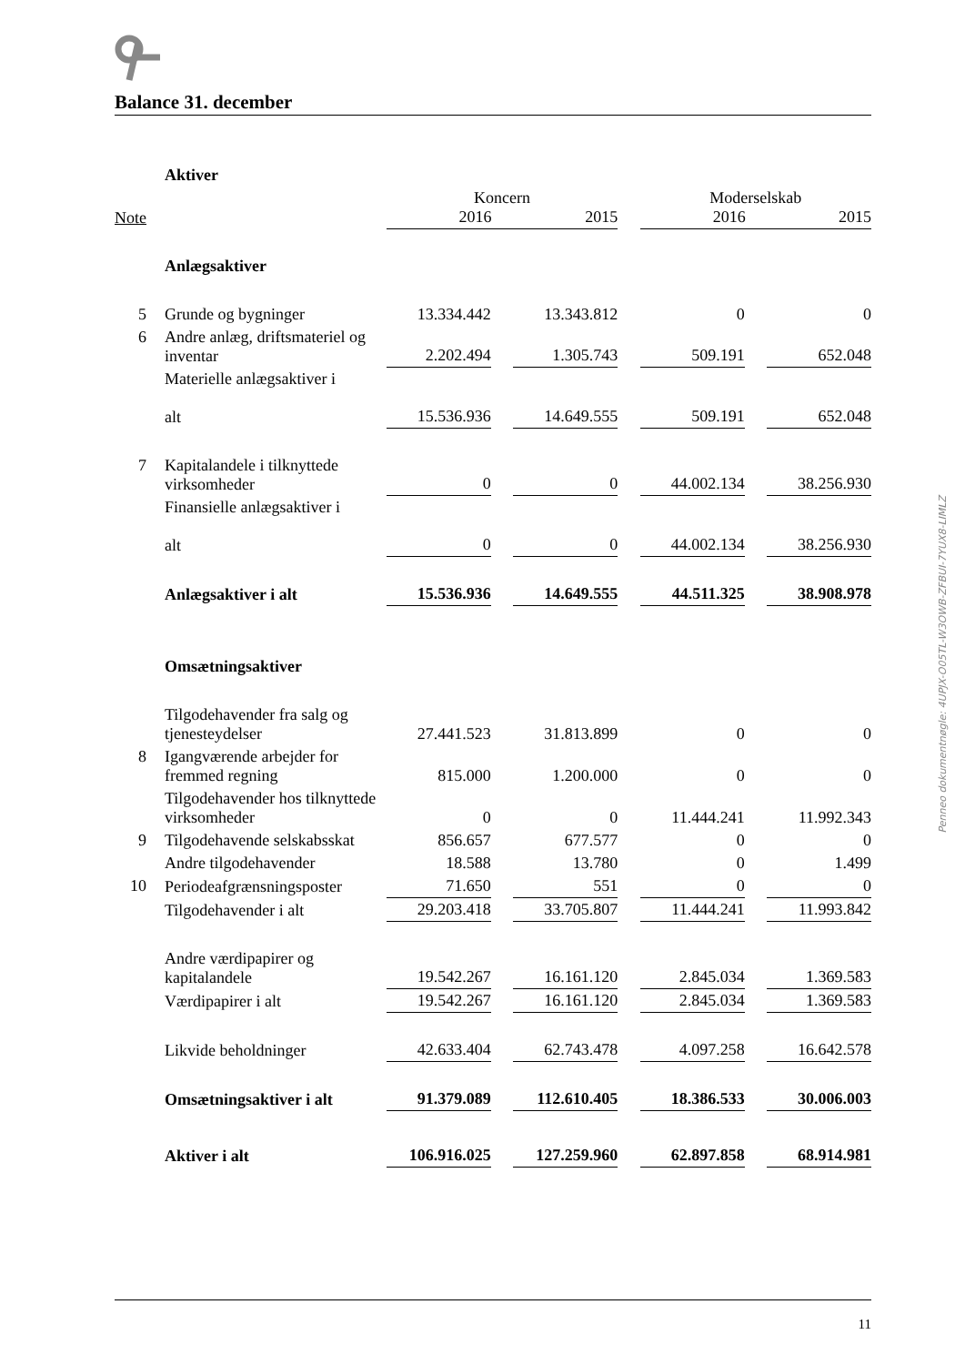Balance 31. december
| | Aktiver | | | | | | | |
| Note | | Koncern 2016 2015 | | | | Moderselskab 2016 2015 | | |
| | Anlægsaktiver | | | | | | | |
| 5 | Grunde og bygninger | 13.334.442 | | 13.343.812 | | 0 | | 0 |
| 6 | Andre anlæg, driftsmateriel og inventar | 2.202.494 | | 1.305.743 | | 509.191 | | 652.048 |
| | Materielle anlægsaktiver i alt | 15.536.936 | | 14.649.555 | | 509.191 | | 652.048 |
| 7 | Kapitalandele i tilknyttede virksomheder | 0 | | 0 | | 44.002.134 | | 38.256.930 |
| | Finansielle anlægsaktiver i alt | 0 | | 0 | | 44.002.134 | | 38.256.930 |
| | Anlægsaktiver i alt | 15.536.936 | | 14.649.555 | | 44.511.325 | | 38.908.978 |
| | Omsætningsaktiver | | | | | | | |
| | Tilgodehavender fra salg og tjenesteydelser | 27.441.523 | | 31.813.899 | | 0 | | 0 |
| 8 | Igangværende arbejder for fremmed regning | 815.000 | | 1.200.000 | | 0 | | 0 |
| | Tilgodehavender hos tilknyttede virksomheder | 0 | | 0 | | 11.444.241 | | 11.992.343 |
| 9 | Tilgodehavende selskabsskat | 856.657 | | 677.577 | | 0 | | 0 |
| | Andre tilgodehavender | 18.588 | | 13.780 | | 0 | | 1.499 |
| 10 | Periodeafgrænsningsposter | 71.650 | | 551 | | 0 | | 0 |
| | Tilgodehavender i alt | 29.203.418 | | 33.705.807 | | 11.444.241 | | 11.993.842 |
| | Andre værdipapirer og kapitalandele | 19.542.267 | | 16.161.120 | | 2.845.034 | | 1.369.583 |
| | Værdipapirer i alt | 19.542.267 | | 16.161.120 | | 2.845.034 | | 1.369.583 |
| | Likvide beholdninger | 42.633.404 | | 62.743.478 | | 4.097.258 | | 16.642.578 |
| | Omsætningsaktiver i alt | 91.379.089 | | 112.610.405 | | 18.386.533 | | 30.006.003 |
| | Aktiver i alt | 106.916.025 | | 127.259.960 | | 62.897.858 | | 68.914.981 |
Penneo dokumentnøgle: 4UPJX-O05TL-W3OWB-ZFBUI-7YUX8-LIMLZ
11